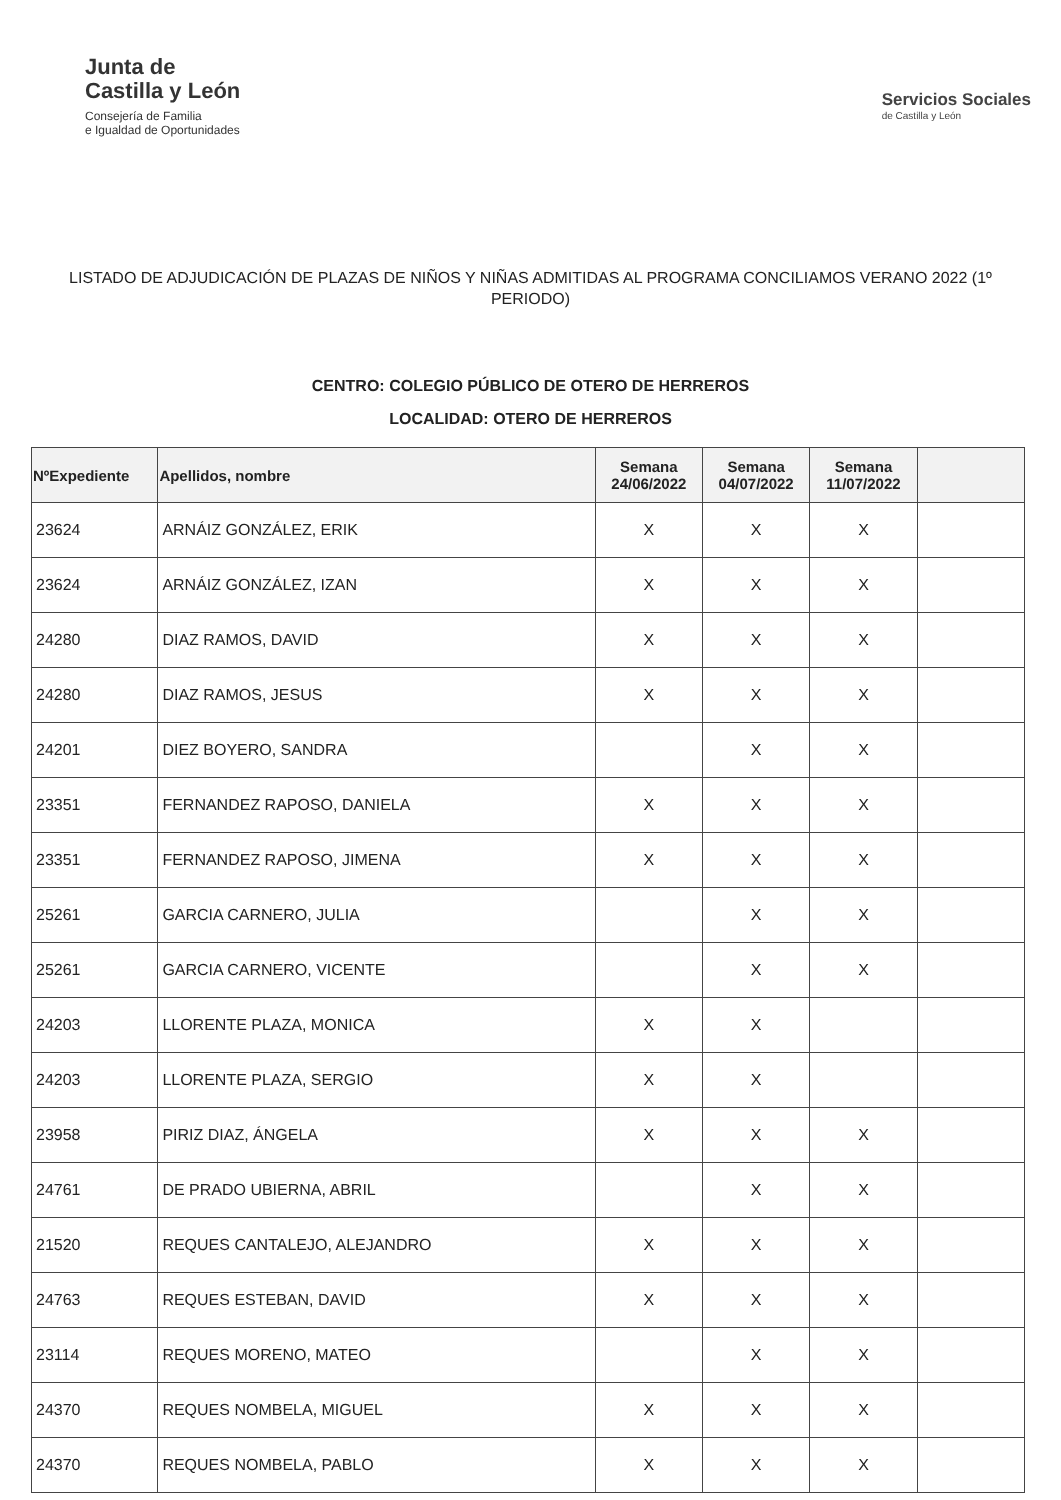Junta de
Castilla y León
Consejería de Familia
e Igualdad de Oportunidades
Servicios Sociales
de Castilla y León
LISTADO DE ADJUDICACIÓN DE PLAZAS DE NIÑOS Y NIÑAS ADMITIDAS AL PROGRAMA CONCILIAMOS VERANO 2022 (1º PERIODO)
CENTRO: COLEGIO PÚBLICO DE OTERO DE HERREROS
LOCALIDAD: OTERO DE HERREROS
| NºExpediente | Apellidos, nombre | Semana 24/06/2022 | Semana 04/07/2022 | Semana 11/07/2022 | |
| --- | --- | --- | --- | --- | --- |
| 23624 | ARNÁIZ GONZÁLEZ, ERIK | X | X | X | |
| 23624 | ARNÁIZ GONZÁLEZ, IZAN | X | X | X | |
| 24280 | DIAZ RAMOS, DAVID | X | X | X | |
| 24280 | DIAZ RAMOS, JESUS | X | X | X | |
| 24201 | DIEZ BOYERO, SANDRA | | X | X | |
| 23351 | FERNANDEZ RAPOSO, DANIELA | X | X | X | |
| 23351 | FERNANDEZ RAPOSO, JIMENA | X | X | X | |
| 25261 | GARCIA CARNERO, JULIA | | X | X | |
| 25261 | GARCIA CARNERO, VICENTE | | X | X | |
| 24203 | LLORENTE PLAZA, MONICA | X | X | | |
| 24203 | LLORENTE PLAZA, SERGIO | X | X | | |
| 23958 | PIRIZ DIAZ, ÁNGELA | X | X | X | |
| 24761 | DE PRADO UBIERNA, ABRIL | | X | X | |
| 21520 | REQUES CANTALEJO, ALEJANDRO | X | X | X | |
| 24763 | REQUES ESTEBAN, DAVID | X | X | X | |
| 23114 | REQUES MORENO, MATEO | | X | X | |
| 24370 | REQUES NOMBELA, MIGUEL | X | X | X | |
| 24370 | REQUES NOMBELA, PABLO | X | X | X | |